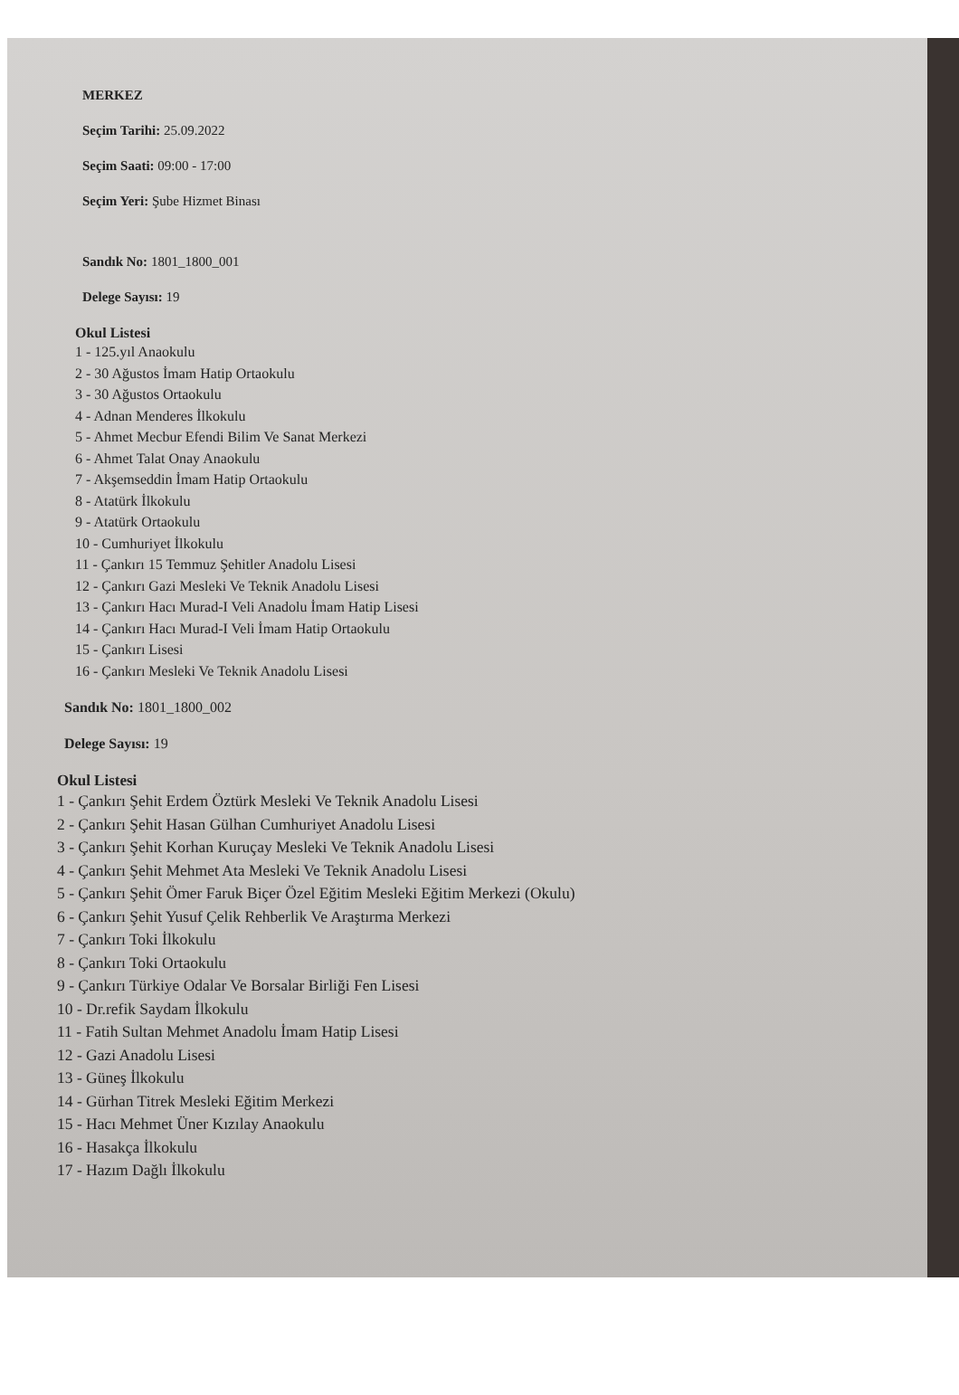MERKEZ
Seçim Tarihi: 25.09.2022
Seçim Saati: 09:00 - 17:00
Seçim Yeri: Şube Hizmet Binası
Sandık No: 1801_1800_001
Delege Sayısı: 19
Okul Listesi
1 - 125.yıl Anaokulu
2 - 30 Ağustos İmam Hatip Ortaokulu
3 - 30 Ağustos Ortaokulu
4 - Adnan Menderes İlkokulu
5 - Ahmet Mecbur Efendi Bilim Ve Sanat Merkezi
6 - Ahmet Talat Onay Anaokulu
7 - Akşemseddin İmam Hatip Ortaokulu
8 - Atatürk İlkokulu
9 - Atatürk Ortaokulu
10 - Cumhuriyet İlkokulu
11 - Çankırı 15 Temmuz Şehitler Anadolu Lisesi
12 - Çankırı Gazi Mesleki Ve Teknik Anadolu Lisesi
13 - Çankırı Hacı Murad-I Veli Anadolu İmam Hatip Lisesi
14 - Çankırı Hacı Murad-I Veli İmam Hatip Ortaokulu
15 - Çankırı Lisesi
16 - Çankırı Mesleki Ve Teknik Anadolu Lisesi
Sandık No: 1801_1800_002
Delege Sayısı: 19
Okul Listesi
1 - Çankırı Şehit Erdem Öztürk Mesleki Ve Teknik Anadolu Lisesi
2 - Çankırı Şehit Hasan Gülhan Cumhuriyet Anadolu Lisesi
3 - Çankırı Şehit Korhan Kuruçay Mesleki Ve Teknik Anadolu Lisesi
4 - Çankırı Şehit Mehmet Ata Mesleki Ve Teknik Anadolu Lisesi
5 - Çankırı Şehit Ömer Faruk Biçer Özel Eğitim Mesleki Eğitim Merkezi (Okulu)
6 - Çankırı Şehit Yusuf Çelik Rehberlik Ve Araştırma Merkezi
7 - Çankırı Toki İlkokulu
8 - Çankırı Toki Ortaokulu
9 - Çankırı Türkiye Odalar Ve Borsalar Birliği Fen Lisesi
10 - Dr.refik Saydam İlkokulu
11 - Fatih Sultan Mehmet Anadolu İmam Hatip Lisesi
12 - Gazi Anadolu Lisesi
13 - Güneş İlkokulu
14 - Gürhan Titrek Mesleki Eğitim Merkezi
15 - Hacı Mehmet Üner Kızılay Anaokulu
16 - Hasakça İlkokulu
17 - Hazım Dağlı İlkokulu